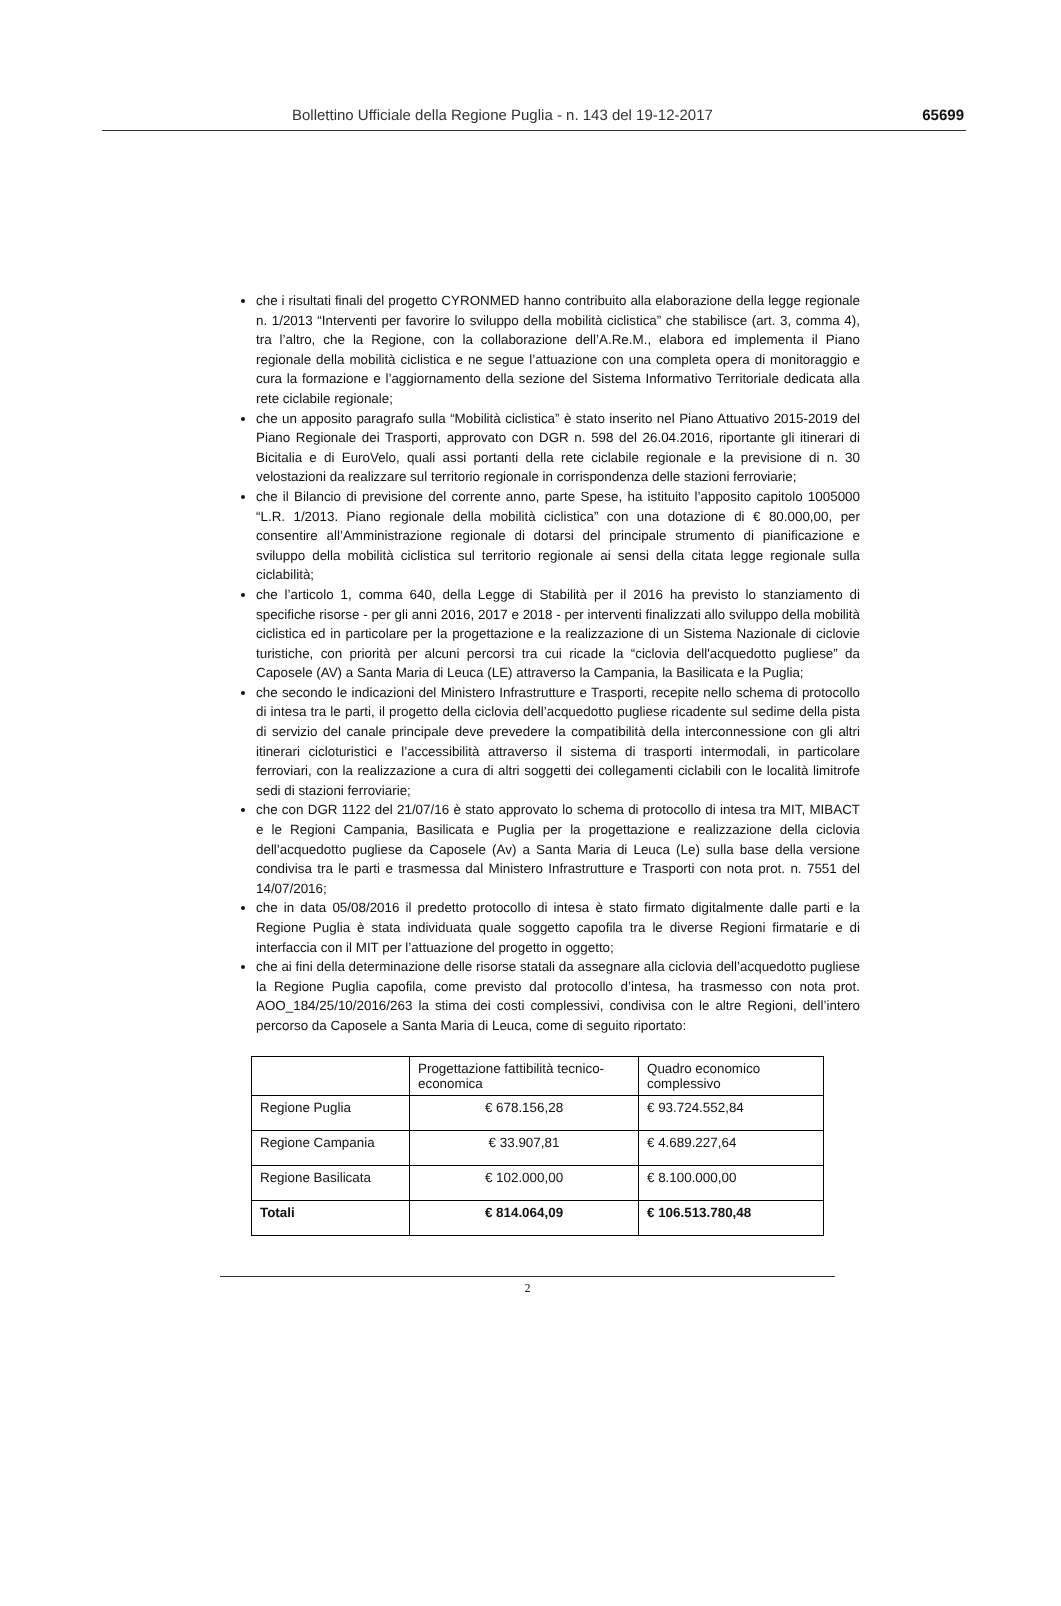Bollettino Ufficiale della Regione Puglia - n. 143 del 19-12-2017 65699
che i risultati finali del progetto CYRONMED hanno contribuito alla elaborazione della legge regionale n. 1/2013 “Interventi per favorire lo sviluppo della mobilità ciclistica” che stabilisce (art. 3, comma 4), tra l’altro, che la Regione, con la collaborazione dell’A.Re.M., elabora ed implementa il Piano regionale della mobilità ciclistica e ne segue l’attuazione con una completa opera di monitoraggio e cura la formazione e l’aggiornamento della sezione del Sistema Informativo Territoriale dedicata alla rete ciclabile regionale;
che un apposito paragrafo sulla “Mobilità ciclistica” è stato inserito nel Piano Attuativo 2015-2019 del Piano Regionale dei Trasporti, approvato con DGR n. 598 del 26.04.2016, riportante gli itinerari di Bicitalia e di EuroVelo, quali assi portanti della rete ciclabile regionale e la previsione di n. 30 velostazioni da realizzare sul territorio regionale in corrispondenza delle stazioni ferroviarie;
che il Bilancio di previsione del corrente anno, parte Spese, ha istituito l’apposito capitolo 1005000 “L.R. 1/2013. Piano regionale della mobilità ciclistica” con una dotazione di € 80.000,00, per consentire all’Amministrazione regionale di dotarsi del principale strumento di pianificazione e sviluppo della mobilità ciclistica sul territorio regionale ai sensi della citata legge regionale sulla ciclabilità;
che l’articolo 1, comma 640, della Legge di Stabilità per il 2016 ha previsto lo stanziamento di specifiche risorse - per gli anni 2016, 2017 e 2018 - per interventi finalizzati allo sviluppo della mobilità ciclistica ed in particolare per la progettazione e la realizzazione di un Sistema Nazionale di ciclovie turistiche, con priorità per alcuni percorsi tra cui ricade la “ciclovia dell'acquedotto pugliese” da Caposele (AV) a Santa Maria di Leuca (LE) attraverso la Campania, la Basilicata e la Puglia;
che secondo le indicazioni del Ministero Infrastrutture e Trasporti, recepite nello schema di protocollo di intesa tra le parti, il progetto della ciclovia dell’acquedotto pugliese ricadente sul sedime della pista di servizio del canale principale deve prevedere la compatibilità della interconnessione con gli altri itinerari cicloturistici e l’accessibilità attraverso il sistema di trasporti intermodali, in particolare ferroviari, con la realizzazione a cura di altri soggetti dei collegamenti ciclabili con le località limitrofe sedi di stazioni ferroviarie;
che con DGR 1122 del 21/07/16 è stato approvato lo schema di protocollo di intesa tra MIT, MIBACT e le Regioni Campania, Basilicata e Puglia per la progettazione e realizzazione della ciclovia dell’acquedotto pugliese da Caposele (Av) a Santa Maria di Leuca (Le) sulla base della versione condivisa tra le parti e trasmessa dal Ministero Infrastrutture e Trasporti con nota prot. n. 7551 del 14/07/2016;
che in data 05/08/2016 il predetto protocollo di intesa è stato firmato digitalmente dalle parti e la Regione Puglia è stata individuata quale soggetto capofila tra le diverse Regioni firmatarie e di interfaccia con il MIT per l’attuazione del progetto in oggetto;
che ai fini della determinazione delle risorse statali da assegnare alla ciclovia dell’acquedotto pugliese la Regione Puglia capofila, come previsto dal protocollo d’intesa, ha trasmesso con nota prot. AOO_184/25/10/2016/263 la stima dei costi complessivi, condivisa con le altre Regioni, dell’intero percorso da Caposele a Santa Maria di Leuca, come di seguito riportato:
| | Progettazione fattibilità tecnico-economica | Quadro economico complessivo |
| --- | --- | --- |
| Regione Puglia | € 678.156,28 | € 93.724.552,84 |
| Regione Campania | € 33.907,81 | € 4.689.227,64 |
| Regione Basilicata | € 102.000,00 | € 8.100.000,00 |
| Totali | € 814.064,09 | € 106.513.780,48 |
2